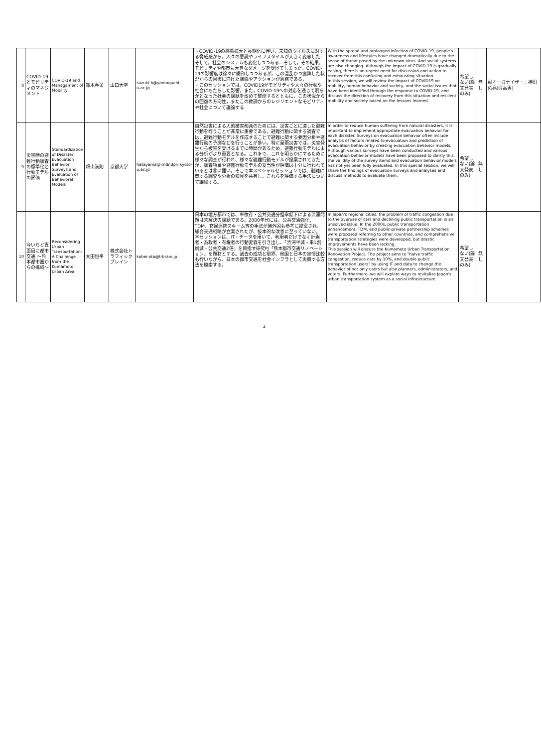| 8 | COVID-19とモビリティのマネジメント | COVID-19 and Managament of Mobility | 鈴木春菜 | 山口大学 | suzuki-h@yamaguchi-u.ac.jp | ・COVID-19の感染拡大と長期化に伴い、未知のウイルスに対する脅威感から，人々の意識やライフスタイルが大きく変容した．そして，社会のシステムも変化しつつある．そして，その結果，モビリティや都市も大きなダメージを受けてしまった．COVID-19の影響度は徐々に緩和しつつあるが，この混乱かつ疲弊した状況からの回復に向けた議論やアクションが急務である． ・このセッションでは，COVID19がモビリティや人々の行動や社会にもたらした影響，また，COVID-19への対応を通じて明らかとなった社会の課題を改めて整理するとともに，この状況からの回復の方向性，またこの教訓からのレジリエントなモビリティや社会について議論する | With the spread and prolonged infection of COVID-19, people's awareness and lifestyles have changed dramatically due to the sense of threat posed by the unknown virus. And social systems are also changing. Although the impact of COVID-19 is gradually easing, there is an urgent need for discussion and action to recover from this confusing and exhausting situation. In this session, we will review the impact of COVID19 on mobility, human behavior and society, and the social issues that have been identified through the response to COVID-19, and discuss the direction of recovery from this situation and resilient mobility and society based on the lessons learned. | 希望しない(論文発表のみ) | 無し | 副オーガナイザー：神田佑亮(呉高専) |
| 9 | 災害時の避難行動調査の標準化と行動モデルの評価 | Standardization of Disaster Evacuation Behavior Surveys and Evaluation of Behavioral Models | 畑山満則 | 京都大学 | hatayama@imdr.dpri.kyoto-u.ac.jp | 自然災害による人的被害削減のためには、災害ごとに適した避難行動を行うことが非常に重要である。避難行動に関する調査では、避難行動モデルを作成することで避難に関する要因分析や避難行動の予測などを行うことが多い。特に豪雨災害では，災害発生から被害を受けるまでに時間があるため，避難行動モデルによる分析がより重要となる。これまで、これを明らかにするために様々な調査が行われ、様々な避難行動モデルが提案されてきたが、調査項目や避難行動モデルの妥当性が評価は十分に行われているとは言い難い。そこで本スペシャルセッションでは、避難に関する調査や分析の知見を共有し、これらを評価する手法について議論する。 | In order to reduce human suffering from natural disasters, it is important to implement appropriate evacuation behavior for each disaster. Surveys on evacuation behavior often include analysis of factors related to evacuation and prediction of evacuation behavior by creating evacuation behavior models. Although various surveys have been conducted and various evacuation behavior models have been proposed to clarify this, the validity of the survey items and evacuation behavior models has not yet been fully evaluated. In this special session, we will share the findings of evacuation surveys and analyses and discuss methods to evaluate them. | 希望しない(論文発表のみ) | 無し | |
| 10 | 今いちど真面目に都市交通 ～熊本都市圏からの挑戦～ | Reconsidering Urban Transportation: A Challenge from the Kumamoto Urban Area | 太田恒平 | 株式会社トラフィックブレイン | kohei-ota@t-brain.jp | 日本の地方都市では、車依存・公共交通分担率低下による渋滞問題は未解決の課題である。2000年代には、公共交通強化、TDM、官民連携スキーム等の手法が諸外国も参考に提案され、総合交通戦略が立案されたが、抜本的な改善に至っていない。 本セッションは、IT・データを用いて、利用者だけでなく計画者・為政者・有権者の行動変容を引き出し、「渋滞半減・車1割削減・公共交通2倍」を目指す研究PJ「熊本都市交通リノベーション」を題材とする。過去の成功と限界、他国と日本の実情比較も行いながら、日本の都市交通を社会インフラとして再興する方法を模索する。 | In Japan's regional cities, the problem of traffic congestion due to the overuse of cars and declining public transportation is an unsolved issue. In the 2000s, public transportation enhancement, TDM, and public-private partnership schemes were proposed referring to other countries, and comprehensive transportation strategies were developed, but drastic improvements have been lacking. This session will discuss the Kumamoto Urban Transportation Renovation Project. The project aims to "halve traffic congestion, reduce cars by 10%, and double public transportation users" by using IT and data to change the behavior of not only users but also planners, administrators, and voters. Furthermore, we will explore ways to revitalize Japan's urban transportation system as a social infrastructure. | 希望しない(論文発表のみ) | 無し | |
2